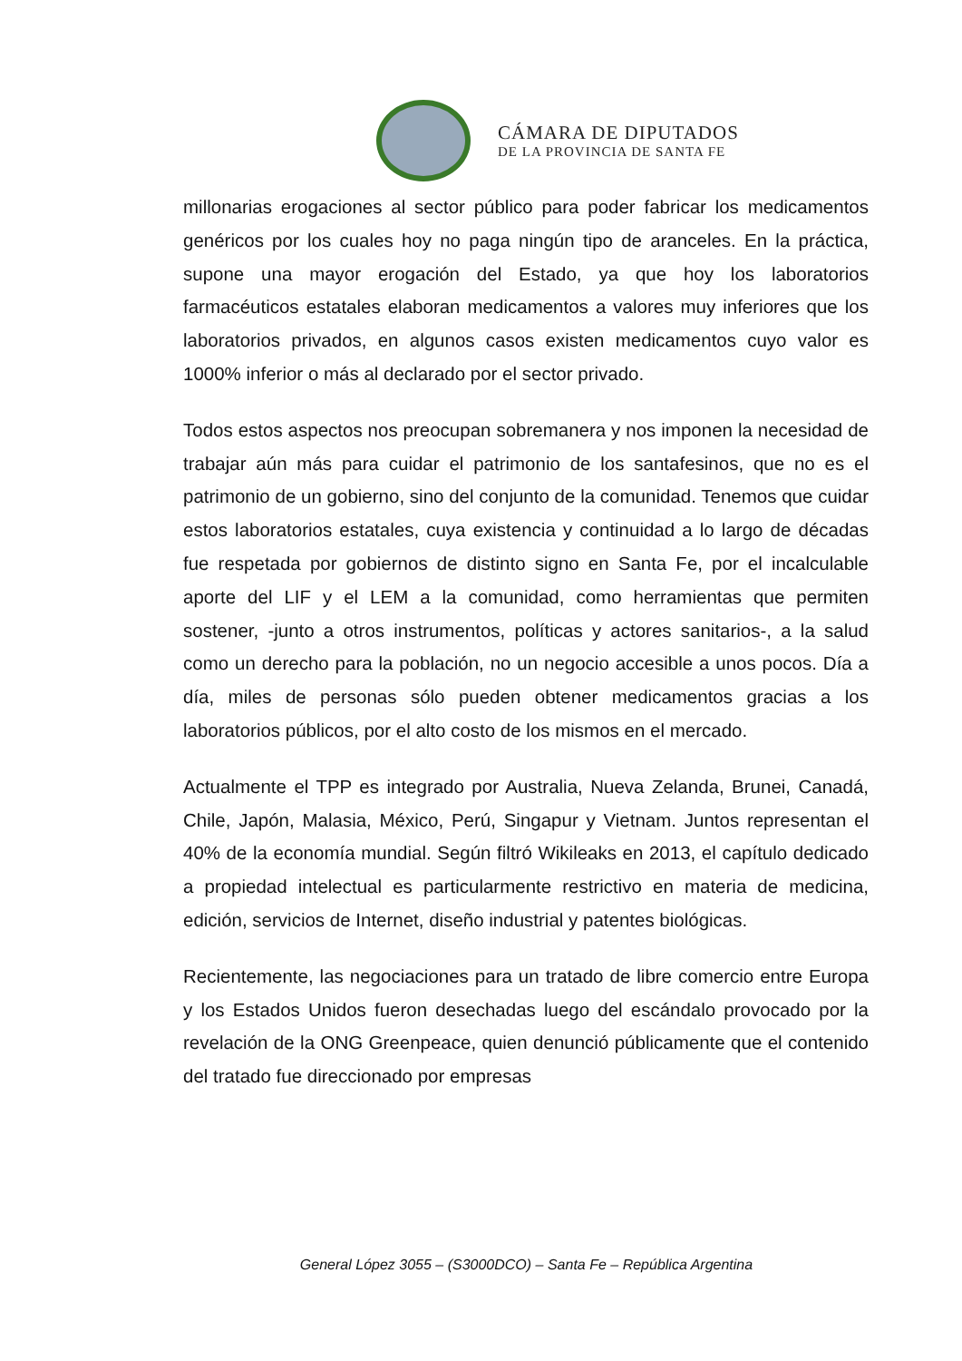CÁMARA DE DIPUTADOS
DE LA PROVINCIA DE SANTA FE
millonarias erogaciones al sector público para poder fabricar los medicamentos genéricos por los cuales hoy no paga ningún tipo de aranceles. En la práctica, supone una mayor erogación del Estado, ya que hoy los laboratorios farmacéuticos estatales elaboran medicamentos a valores muy inferiores que los laboratorios privados, en algunos casos existen medicamentos cuyo valor es 1000% inferior o más al declarado por el sector privado.
Todos estos aspectos nos preocupan sobremanera y nos imponen la necesidad de trabajar aún más para cuidar el patrimonio de los santafesinos, que no es el patrimonio de un gobierno, sino del conjunto de la comunidad. Tenemos que cuidar estos laboratorios estatales, cuya existencia y continuidad a lo largo de décadas fue respetada por gobiernos de distinto signo en Santa Fe, por el incalculable aporte del LIF y el LEM a la comunidad, como herramientas que permiten sostener, -junto a otros instrumentos, políticas y actores sanitarios-, a la salud como un derecho para la población, no un negocio accesible a unos pocos. Día a día, miles de personas sólo pueden obtener medicamentos gracias a los laboratorios públicos, por el alto costo de los mismos en el mercado.
Actualmente el TPP es integrado por Australia, Nueva Zelanda, Brunei, Canadá, Chile, Japón, Malasia, México, Perú, Singapur y Vietnam. Juntos representan el 40% de la economía mundial. Según filtró Wikileaks en 2013, el capítulo dedicado a propiedad intelectual es particularmente restrictivo en materia de medicina, edición, servicios de Internet, diseño industrial y patentes biológicas.
Recientemente, las negociaciones para un tratado de libre comercio entre Europa y los Estados Unidos fueron desechadas luego del escándalo provocado por la revelación de la ONG Greenpeace, quien denunció públicamente que el contenido del tratado fue direccionado por empresas
General López 3055 – (S3000DCO) – Santa Fe – República Argentina